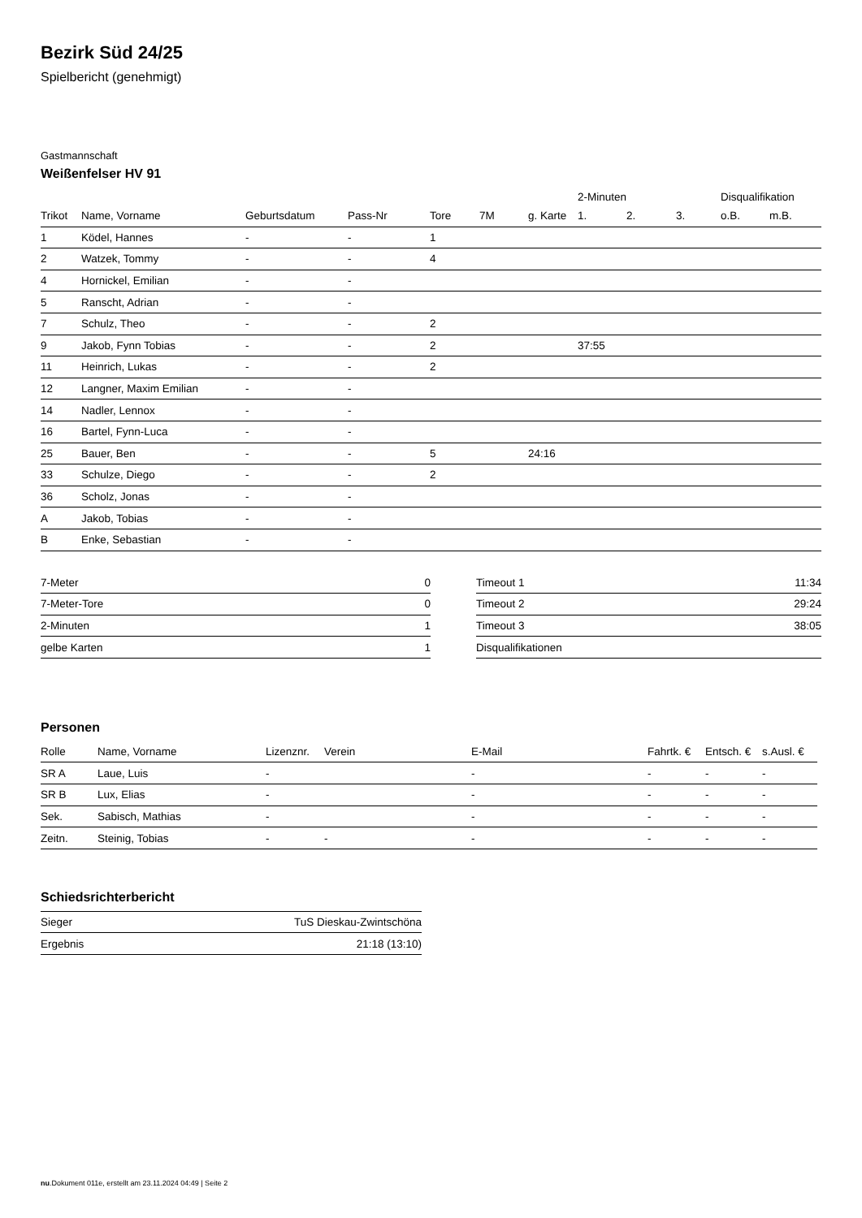Bezirk Süd 24/25
Spielbericht (genehmigt)
Gastmannschaft
Weißenfelser HV 91
| | | | | | | | 2-Minuten | | | Disqualifikation | |
| --- | --- | --- | --- | --- | --- | --- | --- | --- | --- | --- | --- |
| Trikot | Name, Vorname | Geburtsdatum | Pass-Nr | Tore | 7M | g. Karte | 1. | 2. | 3. | o.B. | m.B. |
| 1 | Ködel, Hannes | - | - | 1 | | | | | | | |
| 2 | Watzek, Tommy | - | - | 4 | | | | | | | |
| 4 | Hornickel, Emilian | - | - | | | | | | | | |
| 5 | Ranscht, Adrian | - | - | | | | | | | | |
| 7 | Schulz, Theo | - | - | 2 | | | | | | | |
| 9 | Jakob, Fynn Tobias | - | - | 2 | | | 37:55 | | | | |
| 11 | Heinrich, Lukas | - | - | 2 | | | | | | | |
| 12 | Langner, Maxim Emilian | - | - | | | | | | | | |
| 14 | Nadler, Lennox | - | - | | | | | | | | |
| 16 | Bartel, Fynn-Luca | - | - | | | | | | | | |
| 25 | Bauer, Ben | - | - | 5 | | 24:16 | | | | | |
| 33 | Schulze, Diego | - | - | 2 | | | | | | | |
| 36 | Scholz, Jonas | - | - | | | | | | | | |
| A | Jakob, Tobias | - | - | | | | | | | | |
| B | Enke, Sebastian | - | - | | | | | | | | |
| 7-Meter | 0 |
| 7-Meter-Tore | 0 |
| 2-Minuten | 1 |
| gelbe Karten | 1 |
| Timeout 1 | 11:34 |
| Timeout 2 | 29:24 |
| Timeout 3 | 38:05 |
| Disqualifikationen | |
Personen
| Rolle | Name, Vorname | Lizenznr. | Verein | E-Mail | Fahrtk. € | Entsch. € | s.Ausl. € |
| --- | --- | --- | --- | --- | --- | --- | --- |
| SR A | Laue, Luis | - | | - | - | - | - |
| SR B | Lux, Elias | - | | - | - | - | - |
| Sek. | Sabisch, Mathias | - | | - | - | - | - |
| Zeitn. | Steinig, Tobias | - | - | - | - | - | - |
Schiedsrichterbericht
| Sieger | TuS Dieskau-Zwintschöna |
| Ergebnis | 21:18 (13:10) |
nu.Dokument 011e, erstellt am 23.11.2024 04:49 | Seite 2